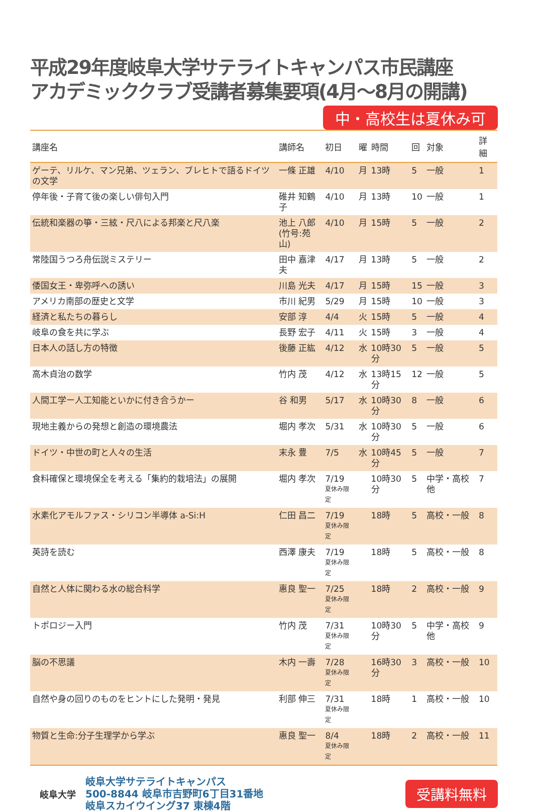平成29年度岐阜大学サテライトキャンパス市民講座
アカデミッククラブ受講者募集要項(4月～8月の開講)
中・高校生は夏休み可
| 講座名 | 講師名 | 初日 | 曜 | 時間 | 回 | 対象 | 詳細 |
| --- | --- | --- | --- | --- | --- | --- | --- |
| ゲーテ、リルケ、マン兄弟、ツェラン、ブレヒトで語るドイツの文学 | 一條 正雄 | 4/10 | 月 | 13時 | 5 | 一般 | 1 |
| 停年後・子育て後の楽しい俳句入門 | 碓井 知鶴子 | 4/10 | 月 | 13時 | 10 | 一般 | 1 |
| 伝統和楽器の箏・三絃・尺八による邦楽と尺八楽 | 池上 八郎 (竹号:苑山) | 4/10 | 月 | 15時 | 5 | 一般 | 2 |
| 常陸国うつろ舟伝説ミステリー | 田中 嘉津夫 | 4/17 | 月 | 13時 | 5 | 一般 | 2 |
| 倭国女王・卑弥呼への誘い | 川島 光夫 | 4/17 | 月 | 15時 | 15 | 一般 | 3 |
| アメリカ南部の歴史と文学 | 市川 紀男 | 5/29 | 月 | 15時 | 10 | 一般 | 3 |
| 経済と私たちの暮らし | 安部 淳 | 4/4 | 火 | 15時 | 5 | 一般 | 4 |
| 岐阜の食を共に学ぶ | 長野 宏子 | 4/11 | 火 | 15時 | 3 | 一般 | 4 |
| 日本人の話し方の特徴 | 後藤 正紘 | 4/12 | 水 | 10時30分 | 5 | 一般 | 5 |
| 高木貞治の数学 | 竹内 茂 | 4/12 | 水 | 13時15分 | 12 | 一般 | 5 |
| 人間工学ー人工知能といかに付き合うかー | 谷 和男 | 5/17 | 水 | 10時30分 | 8 | 一般 | 6 |
| 現地主義からの発想と創造の環境農法 | 堀内 孝次 | 5/31 | 水 | 10時30分 | 5 | 一般 | 6 |
| ドイツ・中世の町と人々の生活 | 末永 豊 | 7/5 | 水 | 10時45分 | 5 | 一般 | 7 |
| 食料確保と環境保全を考える「集約的栽培法」の展開 | 堀内 孝次 | 7/19 夏休み限定 | | 10時30分 | 5 | 中学・高校他 | 7 |
| 水素化アモルファス・シリコン半導体 a-Si:H | 仁田 昌二 | 7/19 夏休み限定 | | 18時 | 5 | 高校・一般 | 8 |
| 英詩を読む | 西澤 康夫 | 7/19 夏休み限定 | | 18時 | 5 | 高校・一般 | 8 |
| 自然と人体に関わる水の総合科学 | 惠良 聖一 | 7/25 夏休み限定 | | 18時 | 2 | 高校・一般 | 9 |
| トポロジー入門 | 竹内 茂 | 7/31 夏休み限定 | | 10時30分 | 5 | 中学・高校他 | 9 |
| 脳の不思議 | 木内 一壽 | 7/28 夏休み限定 | | 16時30分 | 3 | 高校・一般 | 10 |
| 自然や身の回りのものをヒントにした発明・発見 | 利部 伸三 | 7/31 夏休み限定 | | 18時 | 1 | 高校・一般 | 10 |
| 物質と生命:分子生理学から学ぶ | 惠良 聖一 | 8/4 夏休み限定 | | 18時 | 2 | 高校・一般 | 11 |
岐阜大学
岐阜大学サテライトキャンパス
500-8844 岐阜市吉野町6丁目31番地
岐阜スカイウイング37 東棟4階
受講料無料